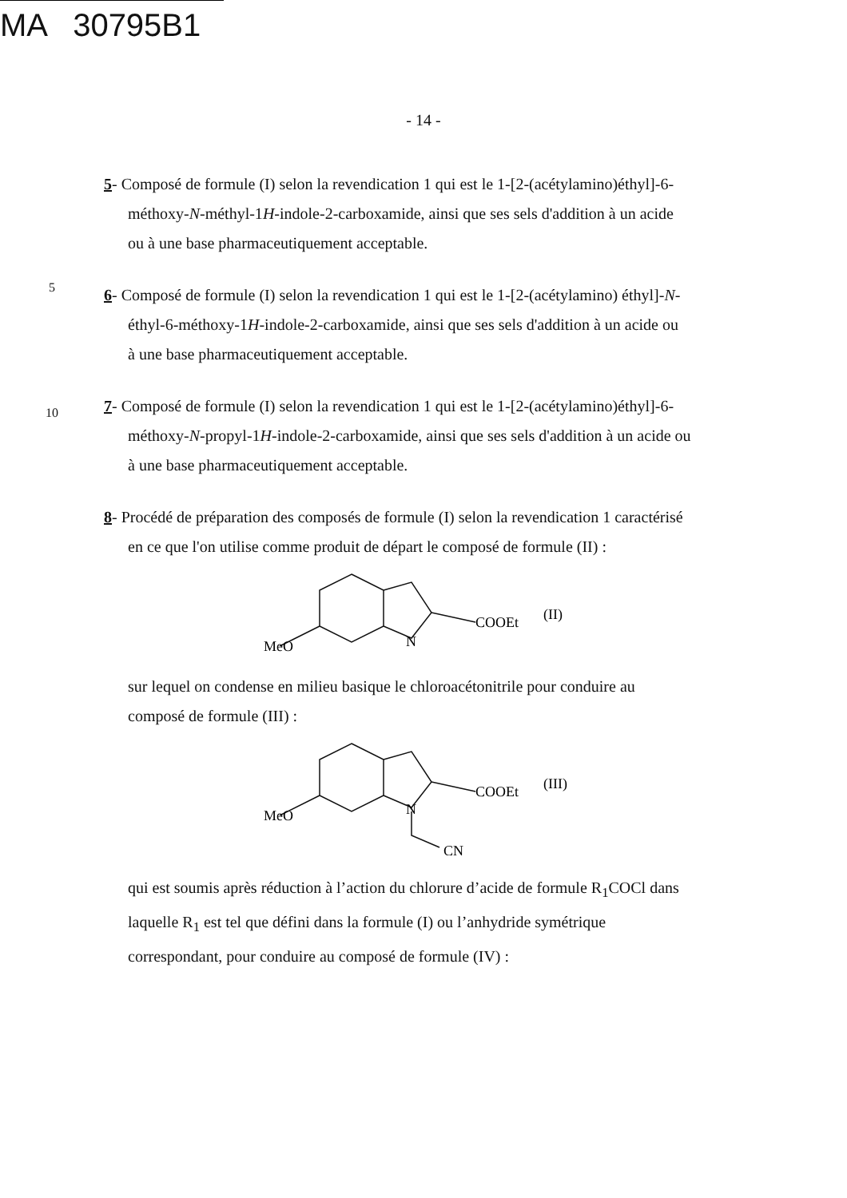MA 30795B1
- 14 -
5- Composé de formule (I) selon la revendication 1 qui est le 1-[2-(acétylamino)éthyl]-6-
méthoxy-N-méthyl-1H-indole-2-carboxamide, ainsi que ses sels d'addition à un acide
ou à une base pharmaceutiquement acceptable.
5
6- Composé de formule (I) selon la revendication 1 qui est le 1-[2-(acétylamino) éthyl]-N-
éthyl-6-méthoxy-1H-indole-2-carboxamide, ainsi que ses sels d'addition à un acide ou
à une base pharmaceutiquement acceptable.
10
7- Composé de formule (I) selon la revendication 1 qui est le 1-[2-(acétylamino)éthyl]-6-
méthoxy-N-propyl-1H-indole-2-carboxamide, ainsi que ses sels d'addition à un acide ou
à une base pharmaceutiquement acceptable.
8- Procédé de préparation des composés de formule (I) selon la revendication 1 caractérisé
en ce que l'on utilise comme produit de départ le composé de formule (II) :
COOEt
(II)
MeO
N
sur lequel on condense en milieu basique le chloroacétonitrile pour conduire au
composé de formule (III) :
COOEt
(III)
MeO
N
CN
qui est soumis après réduction à l’action du chlorure d’acide de formule R<sub>1</sub>COCl dans
laquelle R<sub>1</sub> est tel que défini dans la formule (I) ou l’anhydride symétrique
correspondant, pour conduire au composé de formule (IV) :